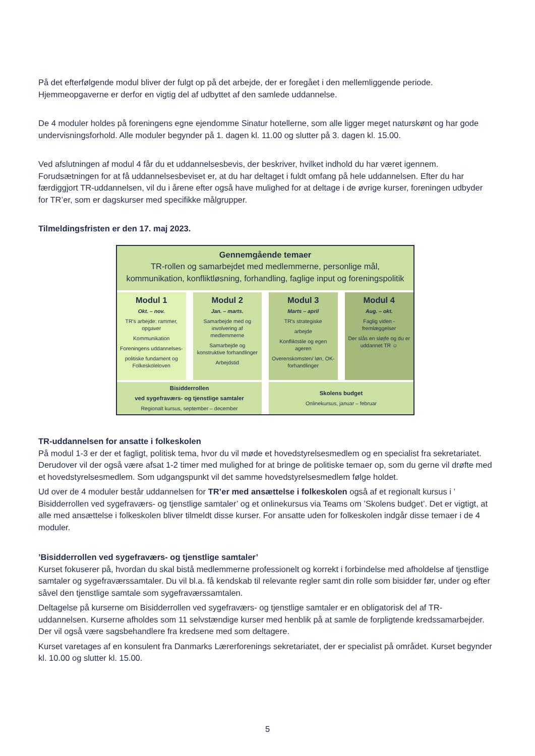På det efterfølgende modul bliver der fulgt op på det arbejde, der er foregået i den mellemliggende periode. Hjemmeopgaverne er derfor en vigtig del af udbyttet af den samlede uddannelse.
De 4 moduler holdes på foreningens egne ejendomme Sinatur hotellerne, som alle ligger meget naturskønt og har gode undervisningsforhold. Alle moduler begynder på 1. dagen kl. 11.00 og slutter på 3. dagen kl. 15.00.
Ved afslutningen af modul 4 får du et uddannelsesbevis, der beskriver, hvilket indhold du har været igennem. Forudsætningen for at få uddannelsesbeviset er, at du har deltaget i fuldt omfang på hele uddannelsen. Efter du har færdiggjort TR-uddannelsen, vil du i årene efter også have mulighed for at deltage i de øvrige kurser, foreningen udbyder for TR’er, som er dagskurser med specifikke målgrupper.
Tilmeldingsfristen er den 17. maj 2023.
Gennemgående temaer
TR-rollen og samarbejdet med medlemmerne, personlige mål, kommunikation, konfliktløsning, forhandling, faglige input og foreningspolitik
Modul 1
Okt. – nov.
TR's arbejde: rammer, opgaver
Kommunikation
Foreningens uddannelses-
politiske fundament og Folkeskoleloven
Modul 2
Jan. – marts.
Samarbejde med og involvering af medlemmerne
Samarbejde og konstruktive forhandlinger
Arbejdstid
Modul 3
Marts – april
TR's strategiske
arbejde
Konfliktstile og egen ageren
Overenskomsten/ løn, OK-forhandlinger
Modul 4
Aug. – okt.
Faglig viden - fremlæggelser
Der slås en sløjfe og du er uddannet TR ☺
Bisidderrollen
ved sygefraværs- og tjenstlige samtaler
Regionalt kursus, september – december
Skolens budget
Onlinekursus, januar – februar
TR-uddannelsen for ansatte i folkeskolen
På modul 1-3 er der et fagligt, politisk tema, hvor du vil møde et hovedstyrelsesmedlem og en specialist fra sekretariatet. Derudover vil der også være afsat 1-2 timer med mulighed for at bringe de politiske temaer op, som du gerne vil drøfte med et hovedstyrelsesmedlem. Som udgangspunkt vil det samme hovedstyrelsesmedlem følge holdet.
Ud over de 4 moduler består uddannelsen for TR’er med ansættelse i folkeskolen også af et regionalt kursus i ’ Bisidderrollen ved sygefraværs- og tjenstlige samtaler’ og et onlinekursus via Teams om ’Skolens budget’. Det er vigtigt, at alle med ansættelse i folkeskolen bliver tilmeldt disse kurser. For ansatte uden for folkeskolen indgår disse temaer i de 4 moduler.
’Bisidderrollen ved sygefraværs- og tjenstlige samtaler’
Kurset fokuserer på, hvordan du skal bistå medlemmerne professionelt og korrekt i forbindelse med afholdelse af tjenstlige samtaler og sygefraværssamtaler. Du vil bl.a. få kendskab til relevante regler samt din rolle som bisidder før, under og efter såvel den tjenstlige samtale som sygefraværssamtalen.
Deltagelse på kurserne om Bisidderrollen ved sygefraværs- og tjenstlige samtaler er en obligatorisk del af TR-uddannelsen. Kurserne afholdes som 11 selvstændige kurser med henblik på at samle de forpligtende kredssamarbejder. Der vil også være sagsbehandlere fra kredsene med som deltagere.
Kurset varetages af en konsulent fra Danmarks Lærerforenings sekretariatet, der er specialist på området. Kurset begynder kl. 10.00 og slutter kl. 15.00.
5